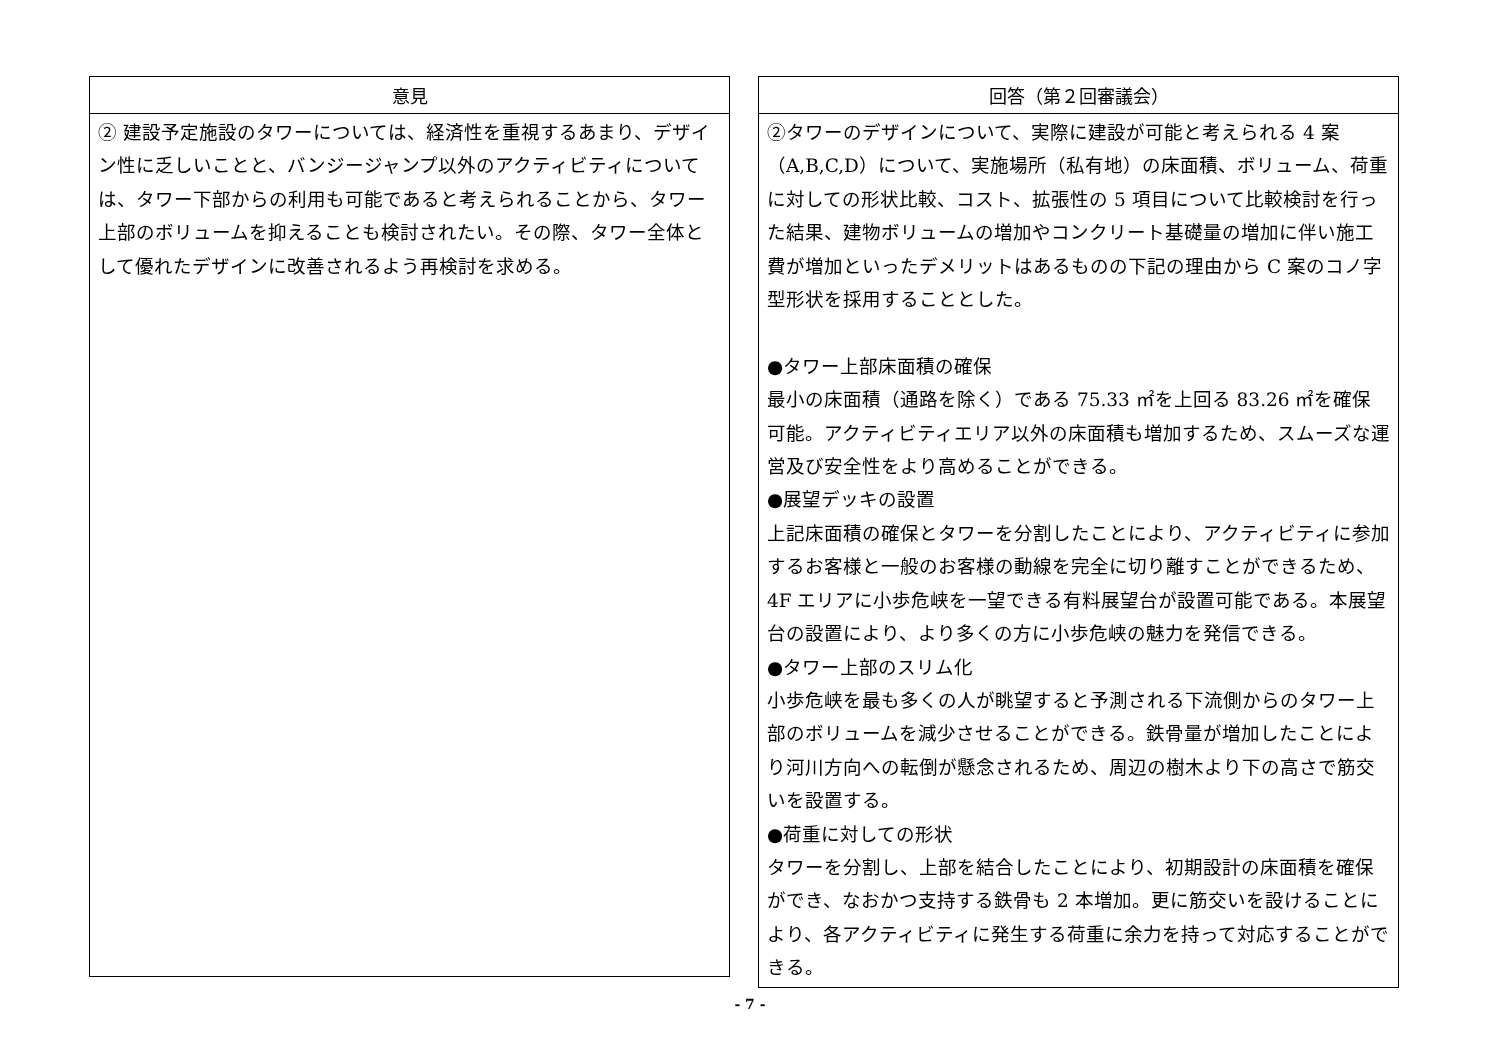| 意見 |
| --- |
| ② 建設予定施設のタワーについては、経済性を重視するあまり、デザイン性に乏しいことと、バンジージャンプ以外のアクティビティについては、タワー下部からの利用も可能であると考えられることから、タワー上部のボリュームを抑えることも検討されたい。その際、タワー全体として優れたデザインに改善されるよう再検討を求める。 |
| 回答（第２回審議会） |
| --- |
| ②タワーのデザインについて、実際に建設が可能と考えられる 4 案（A,B,C,D）について、実施場所（私有地）の床面積、ボリューム、荷重に対しての形状比較、コスト、拡張性の 5 項目について比較検討を行った結果、建物ボリュームの増加やコンクリート基礎量の増加に伴い施工費が増加といったデメリットはあるものの下記の理由から C 案のコノ字型形状を採用することとした。 ●タワー上部床面積の確保 最小の床面積（通路を除く）である 75.33 ㎡を上回る 83.26 ㎡を確保可能。アクティビティエリア以外の床面積も増加するため、スムーズな運営及び安全性をより高めることができる。 ●展望デッキの設置 上記床面積の確保とタワーを分割したことにより、アクティビティに参加するお客様と一般のお客様の動線を完全に切り離すことができるため、4F エリアに小歩危峡を一望できる有料展望台が設置可能である。本展望台の設置により、より多くの方に小歩危峡の魅力を発信できる。 ●タワー上部のスリム化 小歩危峡を最も多くの人が眺望すると予測される下流側からのタワー上部のボリュームを減少させることができる。鉄骨量が増加したことにより河川方向への転倒が懸念されるため、周辺の樹木より下の高さで筋交いを設置する。 ●荷重に対しての形状 タワーを分割し、上部を結合したことにより、初期設計の床面積を確保ができ、なおかつ支持する鉄骨も 2 本増加。更に筋交いを設けることにより、各アクティビティに発生する荷重に余力を持って対応することができる。 |
- 7 -